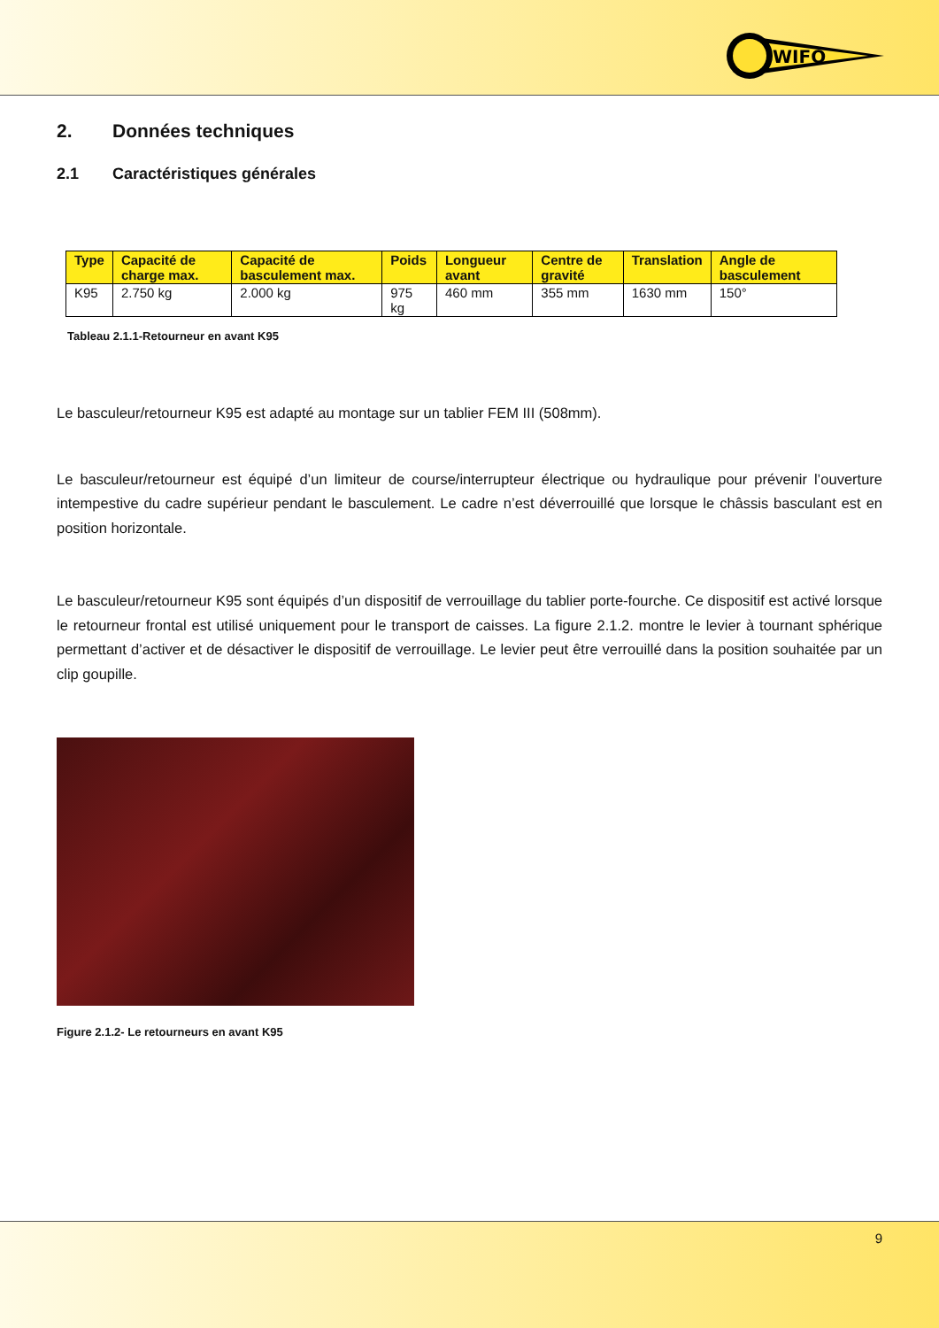WIFO
2. Données techniques
2.1 Caractéristiques générales
| Type | Capacité de charge max. | Capacité de basculement max. | Poids | Longueur avant | Centre de gravité | Translation | Angle de basculement |
| --- | --- | --- | --- | --- | --- | --- | --- |
| K95 | 2.750 kg | 2.000 kg | 975 kg | 460 mm | 355 mm | 1630 mm | 150° |
Tableau 2.1.1-Retourneur en avant K95
Le basculeur/retourneur K95 est adapté au montage sur un tablier FEM III (508mm).
Le basculeur/retourneur est équipé d’un limiteur de course/interrupteur électrique ou hydraulique pour prévenir l’ouverture intempestive du cadre supérieur pendant le basculement. Le cadre n’est déverrouillé que lorsque le châssis basculant est en position horizontale.
Le basculeur/retourneur K95 sont équipés d’un dispositif de verrouillage du tablier porte-fourche. Ce dispositif est activé lorsque le retourneur frontal est utilisé uniquement pour le transport de caisses. La figure 2.1.2. montre le levier à tournant sphérique permettant d’activer et de désactiver le dispositif de verrouillage. Le levier peut être verrouillé dans la position souhaitée par un clip goupille.
Figure 2.1.2- Le retourneurs en avant K95
9